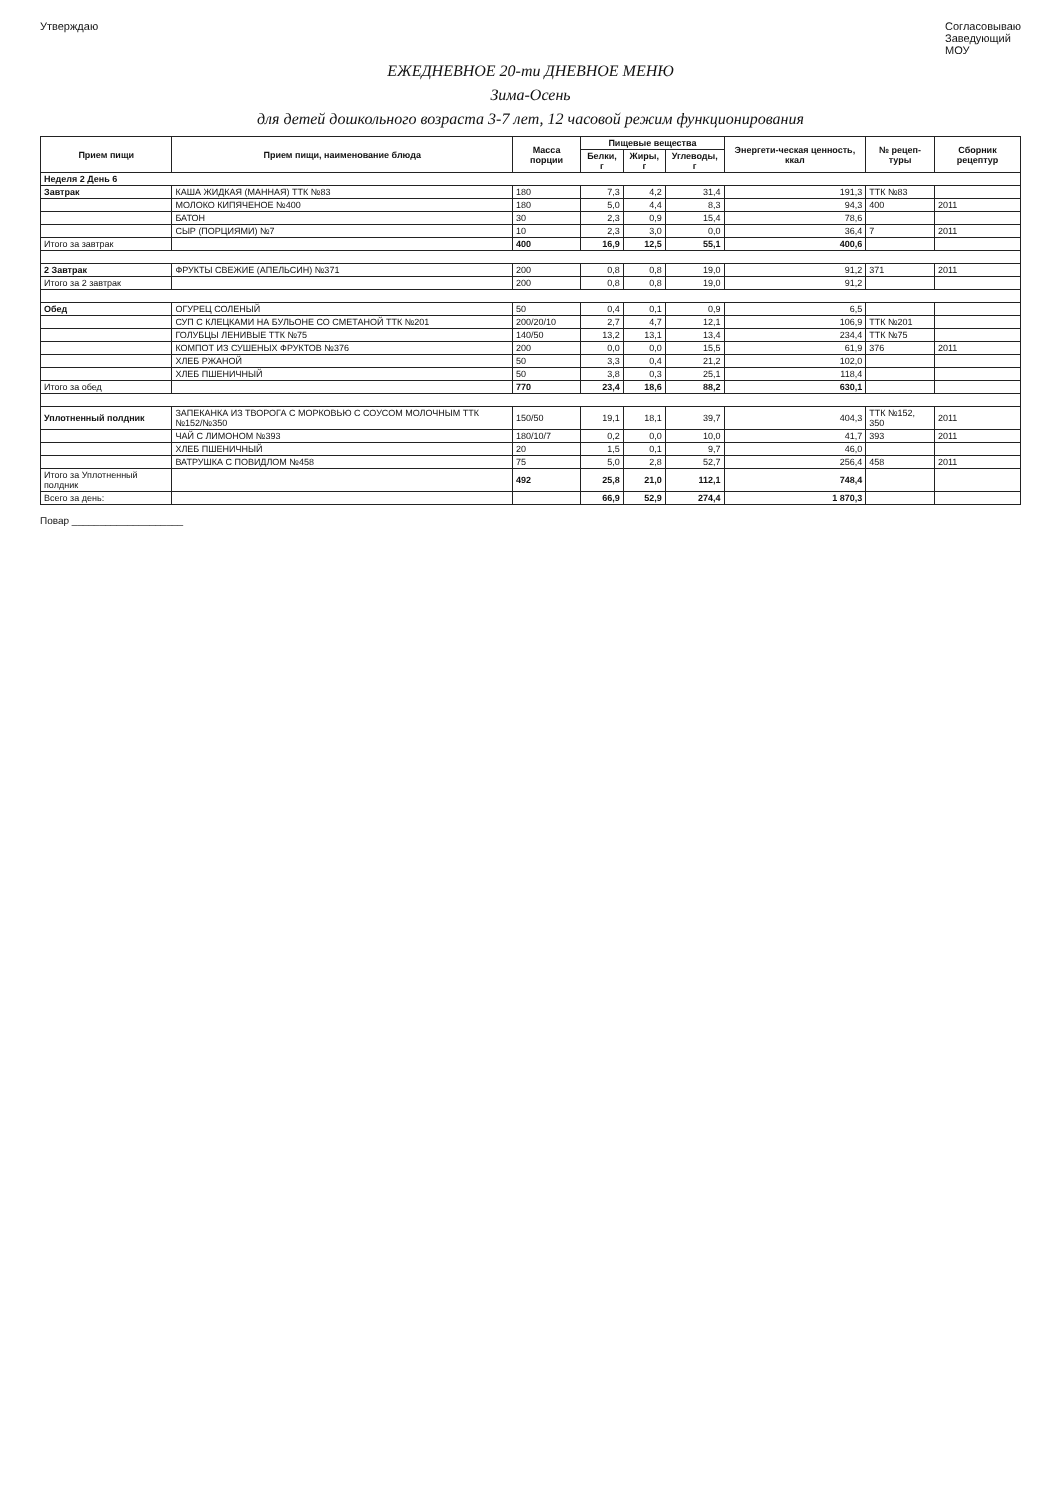Утверждаю Согласовываю
Заведующий
МОУ
ЕЖЕДНЕВНОЕ 20-ти ДНЕВНОЕ МЕНЮ
Зима-Осень
для детей дошкольного возраста 3-7 лет, 12 часовой режим функционирования
| Прием пищи | Прием пищи, наименование блюда | Масса порции | Пищевые вещества | | | Энергети-ческая ценность, ккал | № рецеп-туры | Сборник рецептур |
| --- | --- | --- | --- | --- | --- | --- | --- | --- |
| | | | Белки, г | Жиры, г | Углеводы, г | | | |
| Неделя 2 День 6 | | | | | | | | |
| Завтрак | КАША ЖИДКАЯ (МАННАЯ) ТТК №83 | 180 | 7,3 | 4,2 | 31,4 | 191,3 | ТТК №83 | |
| | МОЛОКО КИПЯЧЕНОЕ №400 | 180 | 5,0 | 4,4 | 8,3 | 94,3 | 400 | 2011 |
| | БАТОН | 30 | 2,3 | 0,9 | 15,4 | 78,6 | | |
| | СЫР (ПОРЦИЯМИ) №7 | 10 | 2,3 | 3,0 | 0,0 | 36,4 | 7 | 2011 |
| Итого за завтрак | | 400 | 16,9 | 12,5 | 55,1 | 400,6 | | |
| 2 Завтрак | ФРУКТЫ СВЕЖИЕ (АПЕЛЬСИН) №371 | 200 | 0,8 | 0,8 | 19,0 | 91,2 | 371 | 2011 |
| Итого за 2 завтрак | | 200 | 0,8 | 0,8 | 19,0 | 91,2 | | |
| Обед | ОГУРЕЦ СОЛЕНЫЙ | 50 | 0,4 | 0,1 | 0,9 | 6,5 | | |
| | СУП С КЛЕЦКАМИ НА БУЛЬОНЕ СО СМЕТАНОЙ ТТК №201 | 200/20/10 | 2,7 | 4,7 | 12,1 | 106,9 | ТТК №201 | |
| | ГОЛУБЦЫ ЛЕНИВЫЕ ТТК №75 | 140/50 | 13,2 | 13,1 | 13,4 | 234,4 | ТТК №75 | |
| | КОМПОТ ИЗ СУШЕНЫХ ФРУКТОВ №376 | 200 | 0,0 | 0,0 | 15,5 | 61,9 | 376 | 2011 |
| | ХЛЕБ РЖАНОЙ | 50 | 3,3 | 0,4 | 21,2 | 102,0 | | |
| | ХЛЕБ ПШЕНИЧНЫЙ | 50 | 3,8 | 0,3 | 25,1 | 118,4 | | |
| Итого за обед | | 770 | 23,4 | 18,6 | 88,2 | 630,1 | | |
| Уплотненный полдник | ЗАПЕКАНКА ИЗ ТВОРОГА С МОРКОВЬЮ С СОУСОМ МОЛОЧНЫМ ТТК №152/№350 | 150/50 | 19,1 | 18,1 | 39,7 | 404,3 | ТТК №152, 350 | 2011 |
| | ЧАЙ С ЛИМОНОМ №393 | 180/10/7 | 0,2 | 0,0 | 10,0 | 41,7 | 393 | 2011 |
| | ХЛЕБ ПШЕНИЧНЫЙ | 20 | 1,5 | 0,1 | 9,7 | 46,0 | | |
| | ВАТРУШКА С ПОВИДЛОМ №458 | 75 | 5,0 | 2,8 | 52,7 | 256,4 | 458 | 2011 |
| Итого за Уплотненный полдник | | 492 | 25,8 | 21,0 | 112,1 | 748,4 | | |
| Всего за день: | | | 66,9 | 52,9 | 274,4 | 1 870,3 | | |
Повар ____________________